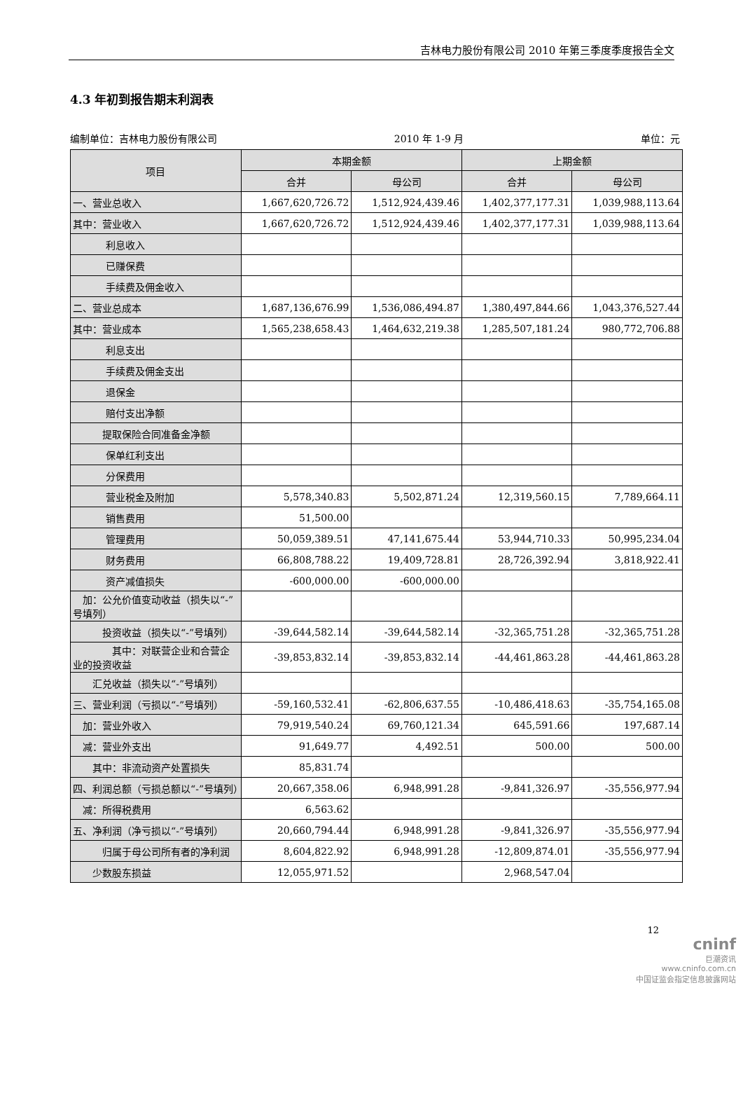吉林电力股份有限公司 2010 年第三季度季度报告全文
4.3 年初到报告期末利润表
编制单位：吉林电力股份有限公司 2010 年 1-9 月 单位：元
| 项目 | 本期金额 | | 上期金额 | |
| --- | --- | --- | --- | --- |
| | 合并 | 母公司 | 合并 | 母公司 |
| 一、营业总收入 | 1,667,620,726.72 | 1,512,924,439.46 | 1,402,377,177.31 | 1,039,988,113.64 |
| 其中：营业收入 | 1,667,620,726.72 | 1,512,924,439.46 | 1,402,377,177.31 | 1,039,988,113.64 |
| 利息收入 | | | | |
| 已赚保费 | | | | |
| 手续费及佣金收入 | | | | |
| 二、营业总成本 | 1,687,136,676.99 | 1,536,086,494.87 | 1,380,497,844.66 | 1,043,376,527.44 |
| 其中：营业成本 | 1,565,238,658.43 | 1,464,632,219.38 | 1,285,507,181.24 | 980,772,706.88 |
| 利息支出 | | | | |
| 手续费及佣金支出 | | | | |
| 退保金 | | | | |
| 赔付支出净额 | | | | |
| 提取保险合同准备金净额 | | | | |
| 保单红利支出 | | | | |
| 分保费用 | | | | |
| 营业税金及附加 | 5,578,340.83 | 5,502,871.24 | 12,319,560.15 | 7,789,664.11 |
| 销售费用 | 51,500.00 | | | |
| 管理费用 | 50,059,389.51 | 47,141,675.44 | 53,944,710.33 | 50,995,234.04 |
| 财务费用 | 66,808,788.22 | 19,409,728.81 | 28,726,392.94 | 3,818,922.41 |
| 资产减值损失 | -600,000.00 | -600,000.00 | | |
| 加：公允价值变动收益（损失以“-”号填列） | | | | |
| 投资收益（损失以“-”号填列） | -39,644,582.14 | -39,644,582.14 | -32,365,751.28 | -32,365,751.28 |
| 其中：对联营企业和合营企业的投资收益 | -39,853,832.14 | -39,853,832.14 | -44,461,863.28 | -44,461,863.28 |
| 汇兑收益（损失以“-”号填列） | | | | |
| 三、营业利润（亏损以“-”号填列） | -59,160,532.41 | -62,806,637.55 | -10,486,418.63 | -35,754,165.08 |
| 加：营业外收入 | 79,919,540.24 | 69,760,121.34 | 645,591.66 | 197,687.14 |
| 减：营业外支出 | 91,649.77 | 4,492.51 | 500.00 | 500.00 |
| 其中：非流动资产处置损失 | 85,831.74 | | | |
| 四、利润总额（亏损总额以“-”号填列） | 20,667,358.06 | 6,948,991.28 | -9,841,326.97 | -35,556,977.94 |
| 减：所得税费用 | 6,563.62 | | | |
| 五、净利润（净亏损以“-”号填列） | 20,660,794.44 | 6,948,991.28 | -9,841,326.97 | -35,556,977.94 |
| 归属于母公司所有者的净利润 | 8,604,822.92 | 6,948,991.28 | -12,809,874.01 | -35,556,977.94 |
| 少数股东损益 | 12,055,971.52 | | 2,968,547.04 | |
12
cninf
巨潮资讯
www.cninfo.com.cn
中国证监会指定信息披露网站